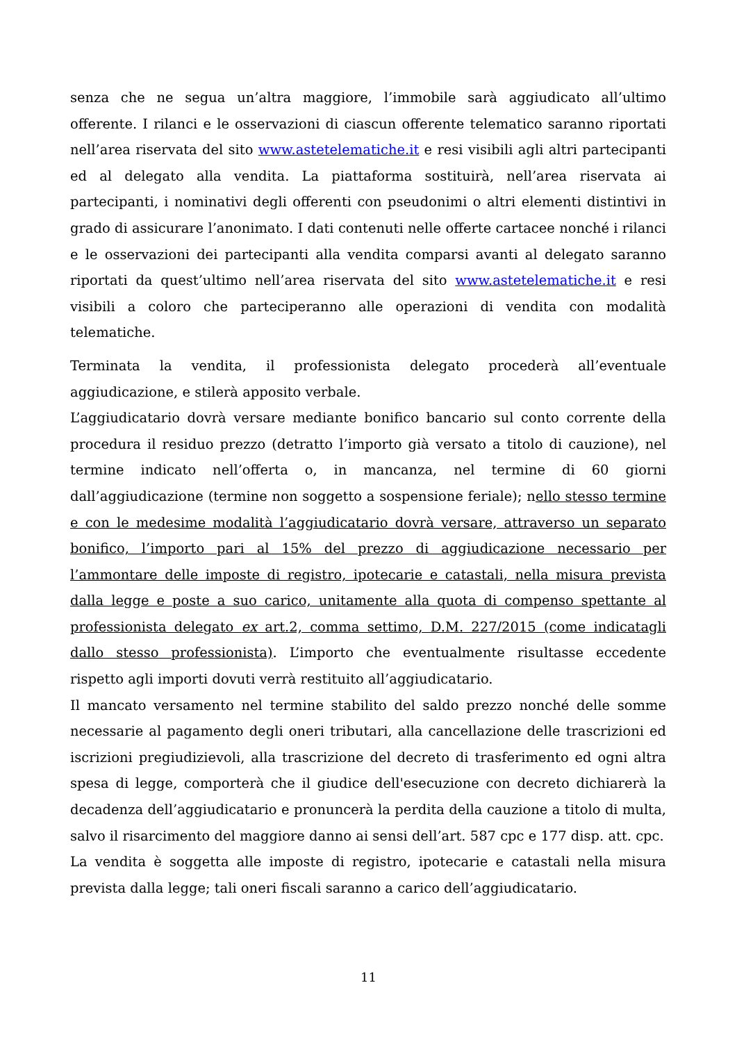senza che ne segua un’altra maggiore, l’immobile sarà aggiudicato all’ultimo offerente. I rilanci e le osservazioni di ciascun offerente telematico saranno riportati nell’area riservata del sito www.astetelematiche.it e resi visibili agli altri partecipanti ed al delegato alla vendita. La piattaforma sostituirà, nell’area riservata ai partecipanti, i nominativi degli offerenti con pseudonimi o altri elementi distintivi in grado di assicurare l’anonimato. I dati contenuti nelle offerte cartacee nonché i rilanci e le osservazioni dei partecipanti alla vendita comparsi avanti al delegato saranno riportati da quest’ultimo nell’area riservata del sito www.astetelematiche.it e resi visibili a coloro che parteciperanno alle operazioni di vendita con modalità telematiche.
Terminata la vendita, il professionista delegato procederà all’eventuale aggiudicazione, e stilerà apposito verbale.
L’aggiudicatario dovrà versare mediante bonifico bancario sul conto corrente della procedura il residuo prezzo (detratto l’importo già versato a titolo di cauzione), nel termine indicato nell’offerta o, in mancanza, nel termine di 60 giorni dall’aggiudicazione (termine non soggetto a sospensione feriale); nello stesso termine e con le medesime modalità l’aggiudicatario dovrà versare, attraverso un separato bonifico, l’importo pari al 15% del prezzo di aggiudicazione necessario per l’ammontare delle imposte di registro, ipotecarie e catastali, nella misura prevista dalla legge e poste a suo carico, unitamente alla quota di compenso spettante al professionista delegato ex art.2, comma settimo, D.M. 227/2015 (come indicatagli dallo stesso professionista). L’importo che eventualmente risultasse eccedente rispetto agli importi dovuti verrà restituito all’aggiudicatario.
Il mancato versamento nel termine stabilito del saldo prezzo nonché delle somme necessarie al pagamento degli oneri tributari, alla cancellazione delle trascrizioni ed iscrizioni pregiudizievoli, alla trascrizione del decreto di trasferimento ed ogni altra spesa di legge, comporterà che il giudice dell'esecuzione con decreto dichiarerà la decadenza dell’aggiudicatario e pronuncerà la perdita della cauzione a titolo di multa, salvo il risarcimento del maggiore danno ai sensi dell’art. 587 cpc e 177 disp. att. cpc.
La vendita è soggetta alle imposte di registro, ipotecarie e catastali nella misura prevista dalla legge; tali oneri fiscali saranno a carico dell’aggiudicatario.
11